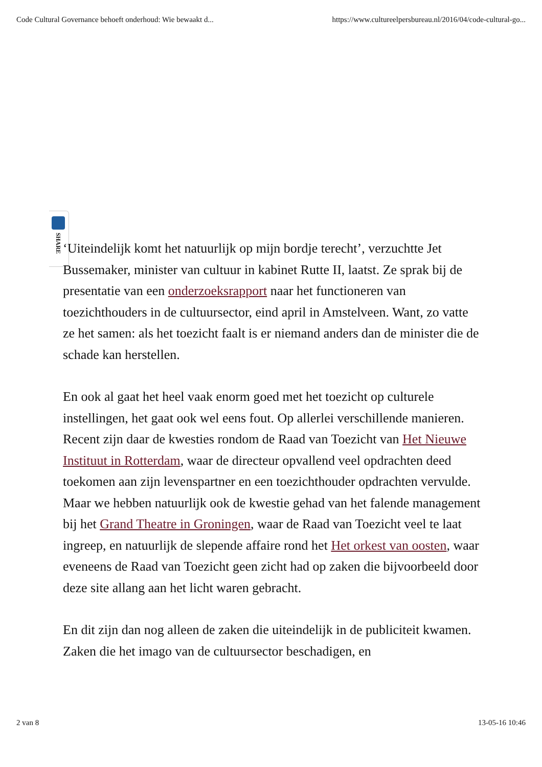Code Cultural Governance behoeft onderhoud: Wie bewaakt d... https://www.cultureelpersbureau.nl/2016/04/code-cultural-go...
SHARE
‘Uiteindelijk komt het natuurlijk op mijn bordje terecht’, verzuchtte Jet Bussemaker, minister van cultuur in kabinet Rutte II, laatst. Ze sprak bij de presentatie van een onderzoeksrapport naar het functioneren van toezichthouders in de cultuursector, eind april in Amstelveen. Want, zo vatte ze het samen: als het toezicht faalt is er niemand anders dan de minister die de schade kan herstellen.
En ook al gaat het heel vaak enorm goed met het toezicht op culturele instellingen, het gaat ook wel eens fout. Op allerlei verschillende manieren. Recent zijn daar de kwesties rondom de Raad van Toezicht van Het Nieuwe Instituut in Rotterdam, waar de directeur opvallend veel opdrachten deed toekomen aan zijn levenspartner en een toezichthouder opdrachten vervulde. Maar we hebben natuurlijk ook de kwestie gehad van het falende management bij het Grand Theatre in Groningen, waar de Raad van Toezicht veel te laat ingreep, en natuurlijk de slepende affaire rond het Het orkest van oosten, waar eveneens de Raad van Toezicht geen zicht had op zaken die bijvoorbeeld door deze site allang aan het licht waren gebracht.
En dit zijn dan nog alleen de zaken die uiteindelijk in de publiciteit kwamen. Zaken die het imago van de cultuursector beschadigen, en
2 van 8 13-05-16 10:46